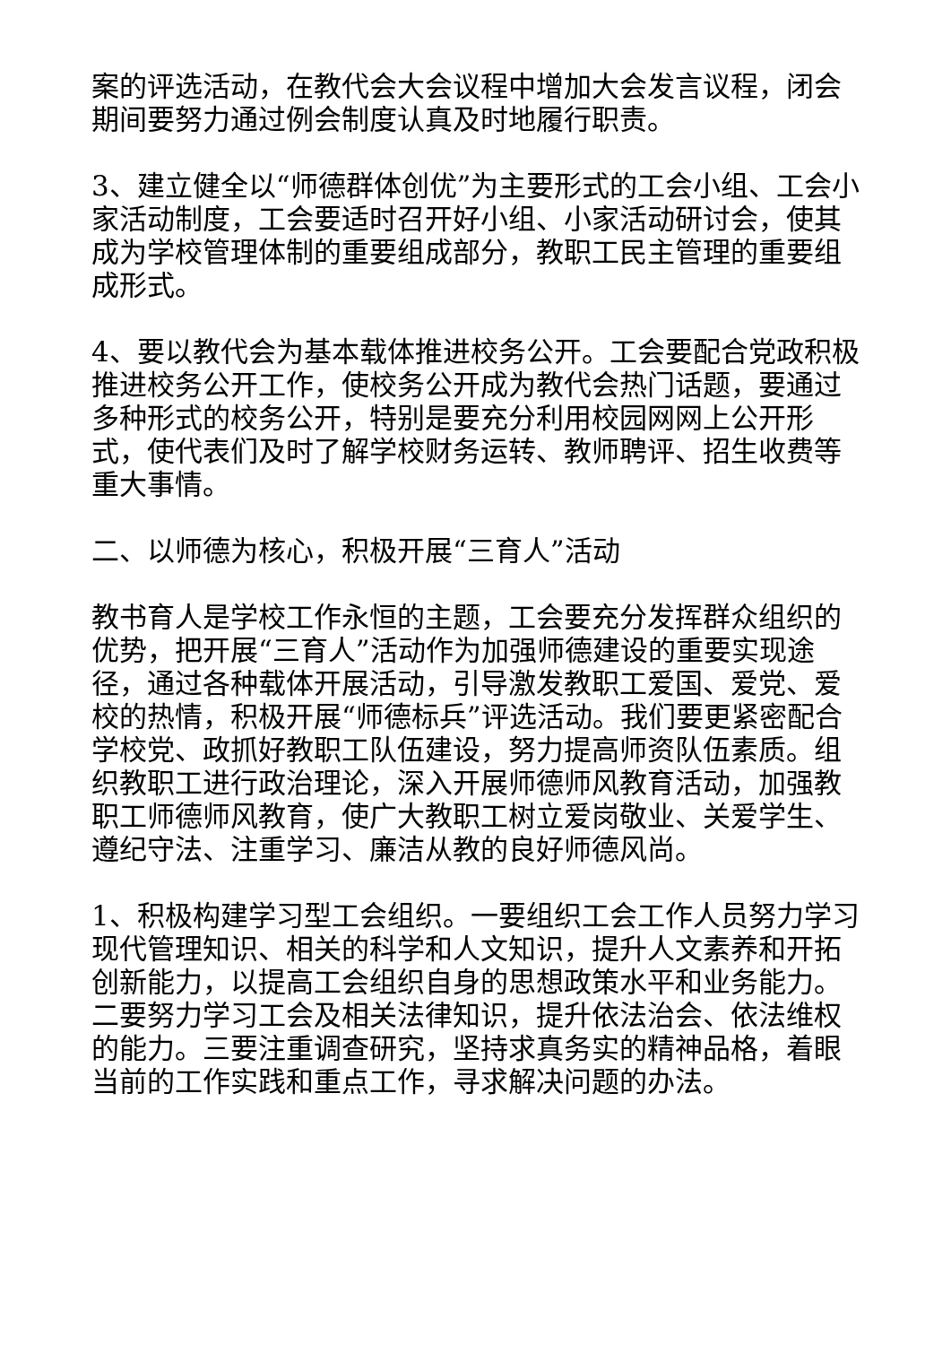案的评选活动，在教代会大会议程中增加大会发言议程，闭会期间要努力通过例会制度认真及时地履行职责。
3、建立健全以“师德群体创优”为主要形式的工会小组、工会小家活动制度，工会要适时召开好小组、小家活动研讨会，使其成为学校管理体制的重要组成部分，教职工民主管理的重要组成形式。
4、要以教代会为基本载体推进校务公开。工会要配合党政积极推进校务公开工作，使校务公开成为教代会热门话题，要通过多种形式的校务公开，特别是要充分利用校园网网上公开形式，使代表们及时了解学校财务运转、教师聘评、招生收费等重大事情。
二、以师德为核心，积极开展“三育人”活动
教书育人是学校工作永恒的主题，工会要充分发挥群众组织的优势，把开展“三育人”活动作为加强师德建设的重要实现途径，通过各种载体开展活动，引导激发教职工爱国、爱党、爱校的热情，积极开展“师德标兵”评选活动。我们要更紧密配合学校党、政抓好教职工队伍建设，努力提高师资队伍素质。组织教职工进行政治理论，深入开展师德师风教育活动，加强教职工师德师风教育，使广大教职工树立爱岗敬业、关爱学生、遵纪守法、注重学习、廉洁从教的良好师德风尚。
1、积极构建学习型工会组织。一要组织工会工作人员努力学习现代管理知识、相关的科学和人文知识，提升人文素养和开拓创新能力，以提高工会组织自身的思想政策水平和业务能力。二要努力学习工会及相关法律知识，提升依法治会、依法维权的能力。三要注重调查研究，坚持求真务实的精神品格，着眼当前的工作实践和重点工作，寻求解决问题的办法。